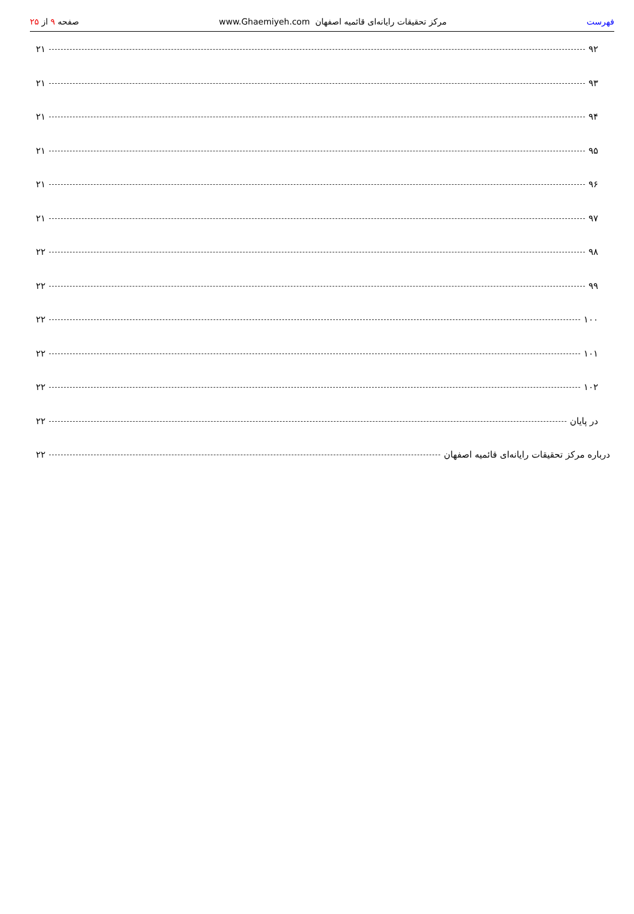فهرست مرکز تحقیقات رایانه‌ای قائمیه اصفهان www.Ghaemiyeh.com صفحه ۹ از ۲۵
۹۲ ۲۱
۹۳ ۲۱
۹۴ ۲۱
۹۵ ۲۱
۹۶ ۲۱
۹۷ ۲۱
۹۸ ۲۲
۹۹ ۲۲
۱۰۰ ۲۲
۱۰۱ ۲۲
۱۰۲ ۲۲
در پایان ۲۲
درباره مرکز تحقیقات رایانه‌ای قائمیه اصفهان ۲۲